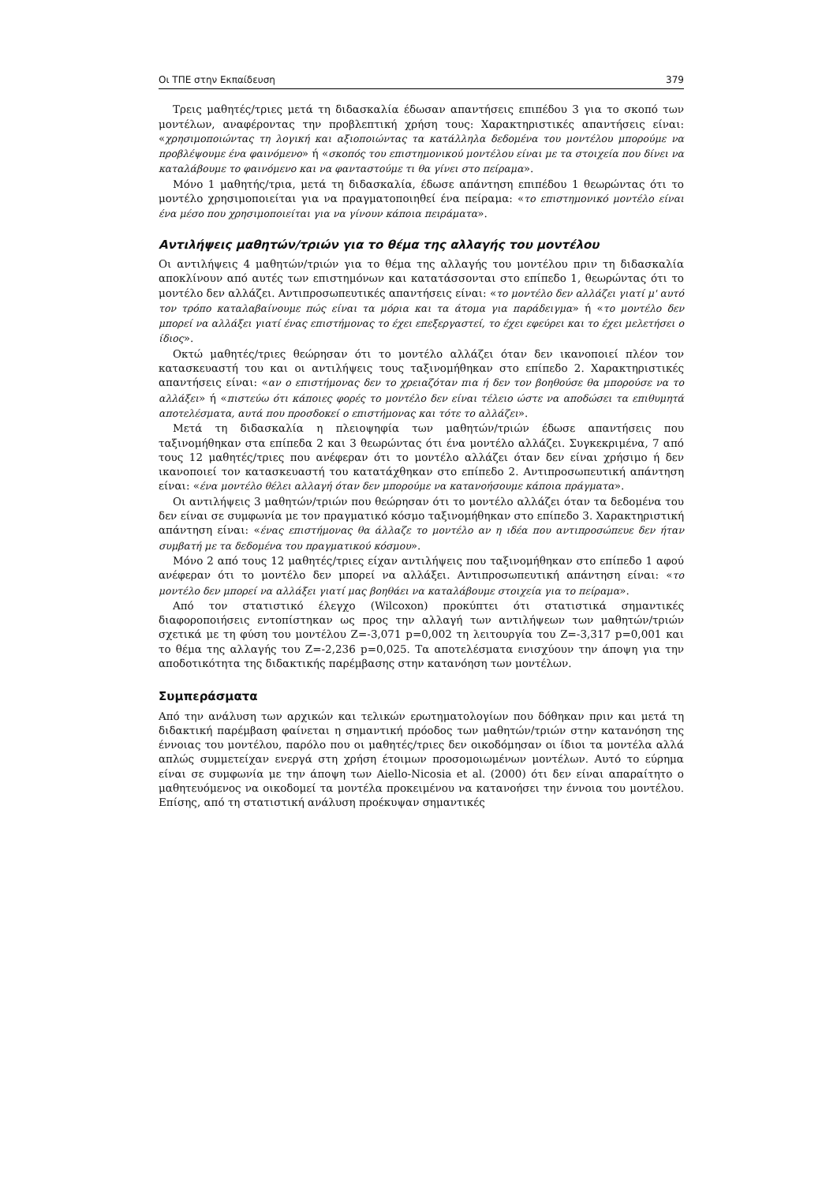Οι ΤΠΕ στην Εκπαίδευση 379
Τρεις μαθητές/τριες μετά τη διδασκαλία έδωσαν απαντήσεις επιπέδου 3 για το σκοπό των μοντέλων, αναφέροντας την προβλεπτική χρήση τους: Χαρακτηριστικές απαντήσεις είναι: «χρησιμοποιώντας τη λογική και αξιοποιώντας τα κατάλληλα δεδομένα του μοντέλου μπορούμε να προβλέψουμε ένα φαινόμενο» ή «σκοπός του επιστημονικού μοντέλου είναι με τα στοιχεία που δίνει να καταλάβουμε το φαινόμενο και να φανταστούμε τι θα γίνει στο πείραμα».
Μόνο 1 μαθητής/τρια, μετά τη διδασκαλία, έδωσε απάντηση επιπέδου 1 θεωρώντας ότι το μοντέλο χρησιμοποιείται για να πραγματοποιηθεί ένα πείραμα: «το επιστημονικό μοντέλο είναι ένα μέσο που χρησιμοποιείται για να γίνουν κάποια πειράματα».
Αντιλήψεις μαθητών/τριών για το θέμα της αλλαγής του μοντέλου
Οι αντιλήψεις 4 μαθητών/τριών για το θέμα της αλλαγής του μοντέλου πριν τη διδασκαλία αποκλίνουν από αυτές των επιστημόνων και κατατάσσονται στο επίπεδο 1, θεωρώντας ότι το μοντέλο δεν αλλάζει. Αντιπροσωπευτικές απαντήσεις είναι: «το μοντέλο δεν αλλάζει γιατί μ' αυτό τον τρόπο καταλαβαίνουμε πώς είναι τα μόρια και τα άτομα για παράδειγμα» ή «το μοντέλο δεν μπορεί να αλλάξει γιατί ένας επιστήμονας το έχει επεξεργαστεί, το έχει εφεύρει και το έχει μελετήσει ο ίδιος».
Οκτώ μαθητές/τριες θεώρησαν ότι το μοντέλο αλλάζει όταν δεν ικανοποιεί πλέον τον κατασκευαστή του και οι αντιλήψεις τους ταξινομήθηκαν στο επίπεδο 2. Χαρακτηριστικές απαντήσεις είναι: «αν ο επιστήμονας δεν το χρειαζόταν πια ή δεν τον βοηθούσε θα μπορούσε να το αλλάξει» ή «πιστεύω ότι κάποιες φορές το μοντέλο δεν είναι τέλειο ώστε να αποδώσει τα επιθυμητά αποτελέσματα, αυτά που προσδοκεί ο επιστήμονας και τότε το αλλάζει».
Μετά τη διδασκαλία η πλειοψηφία των μαθητών/τριών έδωσε απαντήσεις που ταξινομήθηκαν στα επίπεδα 2 και 3 θεωρώντας ότι ένα μοντέλο αλλάζει. Συγκεκριμένα, 7 από τους 12 μαθητές/τριες που ανέφεραν ότι το μοντέλο αλλάζει όταν δεν είναι χρήσιμο ή δεν ικανοποιεί τον κατασκευαστή του κατατάχθηκαν στο επίπεδο 2. Αντιπροσωπευτική απάντηση είναι: «ένα μοντέλο θέλει αλλαγή όταν δεν μπορούμε να κατανοήσουμε κάποια πράγματα».
Οι αντιλήψεις 3 μαθητών/τριών που θεώρησαν ότι το μοντέλο αλλάζει όταν τα δεδομένα του δεν είναι σε συμφωνία με τον πραγματικό κόσμο ταξινομήθηκαν στο επίπεδο 3. Χαρακτηριστική απάντηση είναι: «ένας επιστήμονας θα άλλαζε το μοντέλο αν η ιδέα που αντιπροσώπευε δεν ήταν συμβατή με τα δεδομένα του πραγματικού κόσμου».
Μόνο 2 από τους 12 μαθητές/τριες είχαν αντιλήψεις που ταξινομήθηκαν στο επίπεδο 1 αφού ανέφεραν ότι το μοντέλο δεν μπορεί να αλλάξει. Αντιπροσωπευτική απάντηση είναι: «το μοντέλο δεν μπορεί να αλλάξει γιατί μας βοηθάει να καταλάβουμε στοιχεία για το πείραμα».
Από τον στατιστικό έλεγχο (Wilcoxon) προκύπτει ότι στατιστικά σημαντικές διαφοροποιήσεις εντοπίστηκαν ως προς την αλλαγή των αντιλήψεων των μαθητών/τριών σχετικά με τη φύση του μοντέλου Z=-3,071 p=0,002 τη λειτουργία του Z=-3,317 p=0,001 και το θέμα της αλλαγής του Z=-2,236 p=0,025. Τα αποτελέσματα ενισχύουν την άποψη για την αποδοτικότητα της διδακτικής παρέμβασης στην κατανόηση των μοντέλων.
Συμπεράσματα
Από την ανάλυση των αρχικών και τελικών ερωτηματολογίων που δόθηκαν πριν και μετά τη διδακτική παρέμβαση φαίνεται η σημαντική πρόοδος των μαθητών/τριών στην κατανόηση της έννοιας του μοντέλου, παρόλο που οι μαθητές/τριες δεν οικοδόμησαν οι ίδιοι τα μοντέλα αλλά απλώς συμμετείχαν ενεργά στη χρήση έτοιμων προσομοιωμένων μοντέλων. Αυτό το εύρημα είναι σε συμφωνία με την άποψη των Aiello-Nicosia et al. (2000) ότι δεν είναι απαραίτητο ο μαθητευόμενος να οικοδομεί τα μοντέλα προκειμένου να κατανοήσει την έννοια του μοντέλου. Επίσης, από τη στατιστική ανάλυση προέκυψαν σημαντικές